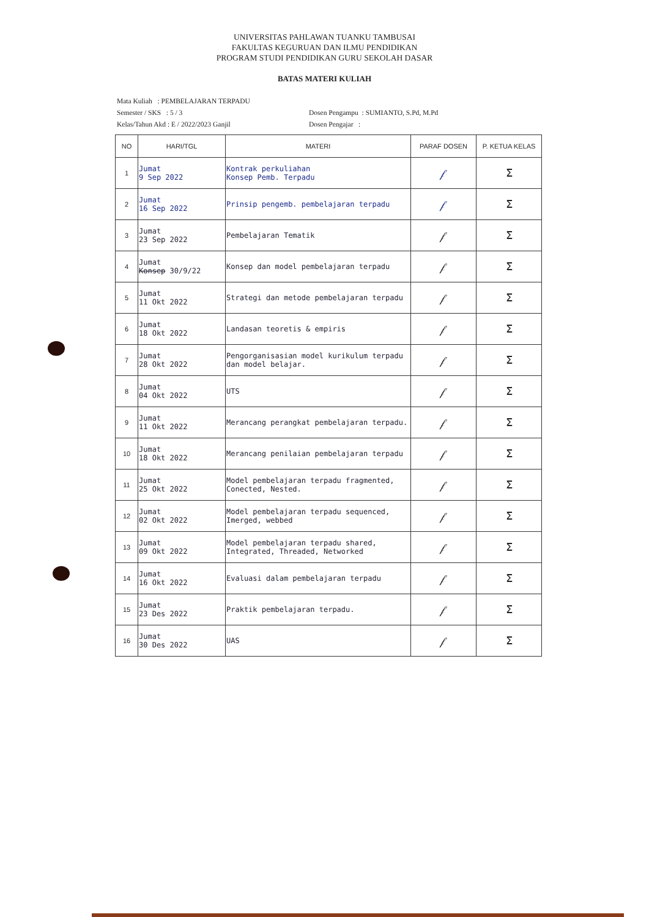UNIVERSITAS PAHLAWAN TUANKU TAMBUSAI
FAKULTAS KEGURUAN DAN ILMU PENDIDIKAN
PROGRAM STUDI PENDIDIKAN GURU SEKOLAH DASAR
BATAS MATERI KULIAH
Mata Kuliah : PEMBELAJARAN TERPADU
Semester / SKS : 5 / 3 Dosen Pengampu : SUMIANTO, S.Pd, M.Pd
Kelas/Tahun Akd : E / 2022/2023 Ganjil Dosen Pengajar :
| NO | HARI/TGL | MATERI | PARAF DOSEN | P. KETUA KELAS |
| --- | --- | --- | --- | --- |
| 1 | Jumat 9 Sep 2022 | Kontrak perkuliahan Konsep Pemb. Terpadu | 𝒻 | ⵉ |
| 2 | Jumat 16 Sep 2022 | Prinsip pengemb. pembelajaran terpadu | 𝒻 | ⵉ |
| 3 | Jumat 23 Sep 2022 | Pembelajaran Tematik | 𝒻 | ⵉ |
| 4 | Jumat Konsep 30/9/22 | Konsep dan model pembelajaran terpadu | 𝒻 | ⵉ |
| 5 | Jumat 11 Okt 2022 | Strategi dan metode pembelajaran terpadu | 𝒻 | ⵉ |
| 6 | Jumat 18 Okt 2022 | Landasan teoretis & empiris | 𝒻 | ⵉ |
| 7 | Jumat 28 Okt 2022 | Pengorganisasian model kurikulum terpadu dan model belajar. | 𝒻 | ⵉ |
| 8 | Jumat 04 Okt 2022 | UTS | 𝒻 | ⵉ |
| 9 | Jumat 11 Okt 2022 | Merancang perangkat pembelajaran terpadu. | 𝒻 | ⵉ |
| 10 | Jumat 18 Okt 2022 | Merancang penilaian pembelajaran terpadu | 𝒻 | ⵉ |
| 11 | Jumat 25 Okt 2022 | Model pembelajaran terpadu fragmented, Conected, Nested. | 𝒻 | ⵉ |
| 12 | Jumat 02 Okt 2022 | Model pembelajaran terpadu sequenced, Imerged, webbed | 𝒻 | ⵉ |
| 13 | Jumat 09 Okt 2022 | Model pembelajaran terpadu shared, Integrated, Threaded, Networked | 𝒻 | ⵉ |
| 14 | Jumat 16 Okt 2022 | Evaluasi dalam pembelajaran terpadu | 𝒻 | ⵉ |
| 15 | Jumat 23 Des 2022 | Praktik pembelajaran terpadu. | 𝒻 | ⵉ |
| 16 | Jumat 30 Des 2022 | UAS | 𝒻 | ⵉ |